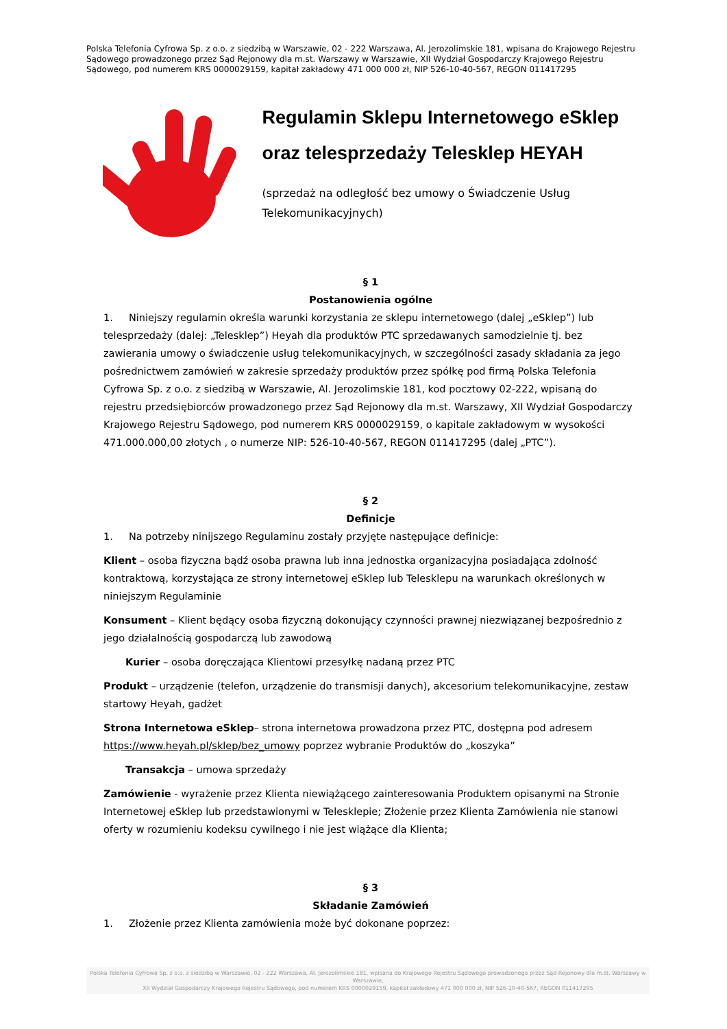Polska Telefonia Cyfrowa Sp. z o.o. z siedzibą w Warszawie, 02 - 222 Warszawa, Al. Jerozolimskie 181, wpisana do Krajowego Rejestru Sądowego prowadzonego przez Sąd Rejonowy dla m.st. Warszawy w Warszawie, XII Wydział Gospodarczy Krajowego Rejestru Sądowego, pod numerem KRS 0000029159, kapitał zakładowy 471 000 000 zł, NIP 526-10-40-567, REGON 011417295
Regulamin Sklepu Internetowego eSklep
oraz telesprzedaży Telesklep HEYAH
(sprzedaż na odległość bez umowy o Świadczenie Usług Telekomunikacyjnych)
§ 1
Postanowienia ogólne
1. Niniejszy regulamin określa warunki korzystania ze sklepu internetowego (dalej „eSklep”) lub telesprzedaży (dalej: „Telesklep”) Heyah dla produktów PTC sprzedawanych samodzielnie tj. bez zawierania umowy o świadczenie usług telekomunikacyjnych, w szczególności zasady składania za jego pośrednictwem zamówień w zakresie sprzedaży produktów przez spółkę pod firmą Polska Telefonia Cyfrowa Sp. z o.o. z siedzibą w Warszawie, Al. Jerozolimskie 181, kod pocztowy 02-222, wpisaną do rejestru przedsiębiorców prowadzonego przez Sąd Rejonowy dla m.st. Warszawy, XII Wydział Gospodarczy Krajowego Rejestru Sądowego, pod numerem KRS 0000029159, o kapitale zakładowym w wysokości 471.000.000,00 złotych , o numerze NIP: 526-10-40-567, REGON 011417295 (dalej „PTC”).
§ 2
Definicje
1. Na potrzeby ninijszego Regulaminu zostały przyjęte następujące definicje:
Klient – osoba fizyczna bądź osoba prawna lub inna jednostka organizacyjna posiadająca zdolność kontraktową, korzystająca ze strony internetowej eSklep lub Telesklepu na warunkach określonych w niniejszym Regulaminie
Konsument – Klient będący osoba fizyczną dokonujący czynności prawnej niezwiązanej bezpośrednio z jego działalnością gospodarczą lub zawodową
Kurier – osoba doręczająca Klientowi przesyłkę nadaną przez PTC
Produkt – urządzenie (telefon, urządzenie do transmisji danych), akcesorium telekomunikacyjne, zestaw startowy Heyah, gadżet
Strona Internetowa eSklep– strona internetowa prowadzona przez PTC, dostępna pod adresem https://www.heyah.pl/sklep/bez_umowy poprzez wybranie Produktów do „koszyka”
Transakcja – umowa sprzedaży
Zamówienie - wyrażenie przez Klienta niewiążącego zainteresowania Produktem opisanymi na Stronie Internetowej eSklep lub przedstawionymi w Telesklepie; Złożenie przez Klienta Zamówienia nie stanowi oferty w rozumieniu kodeksu cywilnego i nie jest wiążące dla Klienta;
§ 3
Składanie Zamówień
1. Złożenie przez Klienta zamówienia może być dokonane poprzez:
Polska Telefonia Cyfrowa Sp. z o.o. z siedzibą w Warszawie, 02 - 222 Warszawa, Al. Jerozolimskie 181, wpisana do Krajowego Rejestru Sądowego prowadzonego przez Sąd Rejonowy dla m.st. Warszawy w Warszawie,
XII Wydział Gospodarczy Krajowego Rejestru Sądowego, pod numerem KRS 0000029159, kapitał zakładowy 471 000 000 zł, NIP 526-10-40-567, REGON 011417295